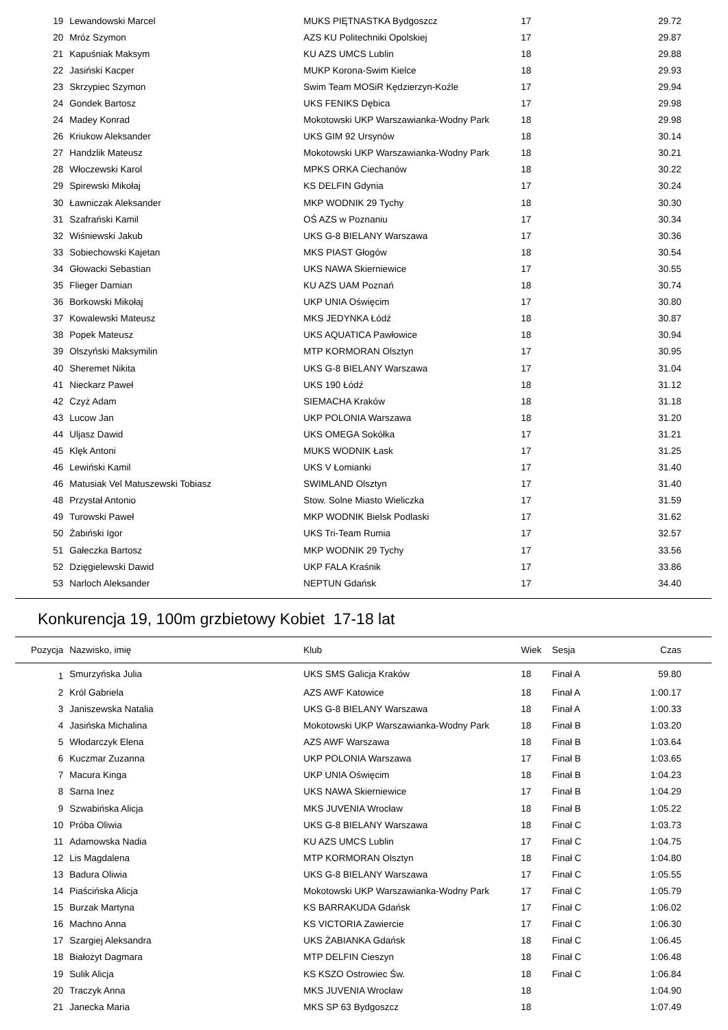| 19 | Lewandowski Marcel | MUKS PIĘTNASTKA Bydgoszcz | 17 | | 29.72 |
| 20 | Mróz Szymon | AZS KU Politechniki Opolskiej | 17 | | 29.87 |
| 21 | Kapuśniak Maksym | KU AZS UMCS Lublin | 18 | | 29.88 |
| 22 | Jasiński Kacper | MUKP Korona-Swim Kielce | 18 | | 29.93 |
| 23 | Skrzypiec Szymon | Swim Team MOSiR Kędzierzyn-Koźle | 17 | | 29.94 |
| 24 | Gondek Bartosz | UKS FENIKS Dębica | 17 | | 29.98 |
| 24 | Madey Konrad | Mokotowski UKP Warszawianka-Wodny Park | 18 | | 29.98 |
| 26 | Kriukow Aleksander | UKS GIM 92 Ursynów | 18 | | 30.14 |
| 27 | Handzlik Mateusz | Mokotowski UKP Warszawianka-Wodny Park | 18 | | 30.21 |
| 28 | Włoczewski Karol | MPKS ORKA Ciechanów | 18 | | 30.22 |
| 29 | Spirewski Mikołaj | KS DELFIN Gdynia | 17 | | 30.24 |
| 30 | Ławniczak Aleksander | MKP WODNIK 29 Tychy | 18 | | 30.30 |
| 31 | Szafrański Kamil | OŚ AZS w Poznaniu | 17 | | 30.34 |
| 32 | Wiśniewski Jakub | UKS G-8 BIELANY Warszawa | 17 | | 30.36 |
| 33 | Sobiechowski Kajetan | MKS PIAST Głogów | 18 | | 30.54 |
| 34 | Głowacki Sebastian | UKS NAWA Skierniewice | 17 | | 30.55 |
| 35 | Flieger Damian | KU AZS UAM Poznań | 18 | | 30.74 |
| 36 | Borkowski Mikołaj | UKP UNIA Oświęcim | 17 | | 30.80 |
| 37 | Kowalewski Mateusz | MKS JEDYNKA Łódź | 18 | | 30.87 |
| 38 | Popek Mateusz | UKS AQUATICA Pawłowice | 18 | | 30.94 |
| 39 | Olszyński Maksymilin | MTP KORMORAN Olsztyn | 17 | | 30.95 |
| 40 | Sheremet Nikita | UKS G-8 BIELANY Warszawa | 17 | | 31.04 |
| 41 | Nieckarz Paweł | UKS 190 Łódź | 18 | | 31.12 |
| 42 | Czyż Adam | SIEMACHA Kraków | 18 | | 31.18 |
| 43 | Lucow Jan | UKP POLONIA Warszawa | 18 | | 31.20 |
| 44 | Uljasz Dawid | UKS OMEGA Sokółka | 17 | | 31.21 |
| 45 | Klęk Antoni | MUKS WODNIK Łask | 17 | | 31.25 |
| 46 | Lewiński Kamil | UKS V Łomianki | 17 | | 31.40 |
| 46 | Matusiak Vel Matuszewski Tobiasz | SWIMLAND Olsztyn | 17 | | 31.40 |
| 48 | Przystał Antonio | Stow. Solne Miasto Wieliczka | 17 | | 31.59 |
| 49 | Turowski Paweł | MKP WODNIK Bielsk Podlaski | 17 | | 31.62 |
| 50 | Żabiński Igor | UKS Tri-Team Rumia | 17 | | 32.57 |
| 51 | Gałeczka Bartosz | MKP WODNIK 29 Tychy | 17 | | 33.56 |
| 52 | Dzięgielewski Dawid | UKP FALA Kraśnik | 17 | | 33.86 |
| 53 | Narloch Aleksander | NEPTUN Gdańsk | 17 | | 34.40 |
Konkurencja 19, 100m grzbietowy Kobiet 17-18 lat
| Pozycja | Nazwisko, imię | Klub | Wiek | Sesja | Czas |
| --- | --- | --- | --- | --- | --- |
| 1 | Smurzyńska Julia | UKS SMS Galicja Kraków | 18 | Finał A | 59.80 |
| 2 | Król Gabriela | AZS AWF Katowice | 18 | Finał A | 1:00.17 |
| 3 | Janiszewska Natalia | UKS G-8 BIELANY Warszawa | 18 | Finał A | 1:00.33 |
| 4 | Jasińska Michalina | Mokotowski UKP Warszawianka-Wodny Park | 18 | Finał B | 1:03.20 |
| 5 | Włodarczyk Elena | AZS AWF Warszawa | 18 | Finał B | 1:03.64 |
| 6 | Kuczmar Zuzanna | UKP POLONIA Warszawa | 17 | Finał B | 1:03.65 |
| 7 | Macura Kinga | UKP UNIA Oświęcim | 18 | Finał B | 1:04.23 |
| 8 | Sarna Inez | UKS NAWA Skierniewice | 17 | Finał B | 1:04.29 |
| 9 | Szwabińska Alicja | MKS JUVENIA Wrocław | 18 | Finał B | 1:05.22 |
| 10 | Próba Oliwia | UKS G-8 BIELANY Warszawa | 18 | Finał C | 1:03.73 |
| 11 | Adamowska Nadia | KU AZS UMCS Lublin | 17 | Finał C | 1:04.75 |
| 12 | Lis Magdalena | MTP KORMORAN Olsztyn | 18 | Finał C | 1:04.80 |
| 13 | Badura Oliwia | UKS G-8 BIELANY Warszawa | 17 | Finał C | 1:05.55 |
| 14 | Piaścińska Alicja | Mokotowski UKP Warszawianka-Wodny Park | 17 | Finał C | 1:05.79 |
| 15 | Burzak Martyna | KS BARRAKUDA Gdańsk | 17 | Finał C | 1:06.02 |
| 16 | Machno Anna | KS VICTORIA Zawiercie | 17 | Finał C | 1:06.30 |
| 17 | Szargiej Aleksandra | UKS ŻABIANKA Gdańsk | 18 | Finał C | 1:06.45 |
| 18 | Białożyt Dagmara | MTP DELFIN Cieszyn | 18 | Finał C | 1:06.48 |
| 19 | Sulik Alicja | KS KSZO Ostrowiec Św. | 18 | Finał C | 1:06.84 |
| 20 | Traczyk Anna | MKS JUVENIA Wrocław | 18 | | 1:04.90 |
| 21 | Janecka Maria | MKS SP 63 Bydgoszcz | 18 | | 1:07.49 |